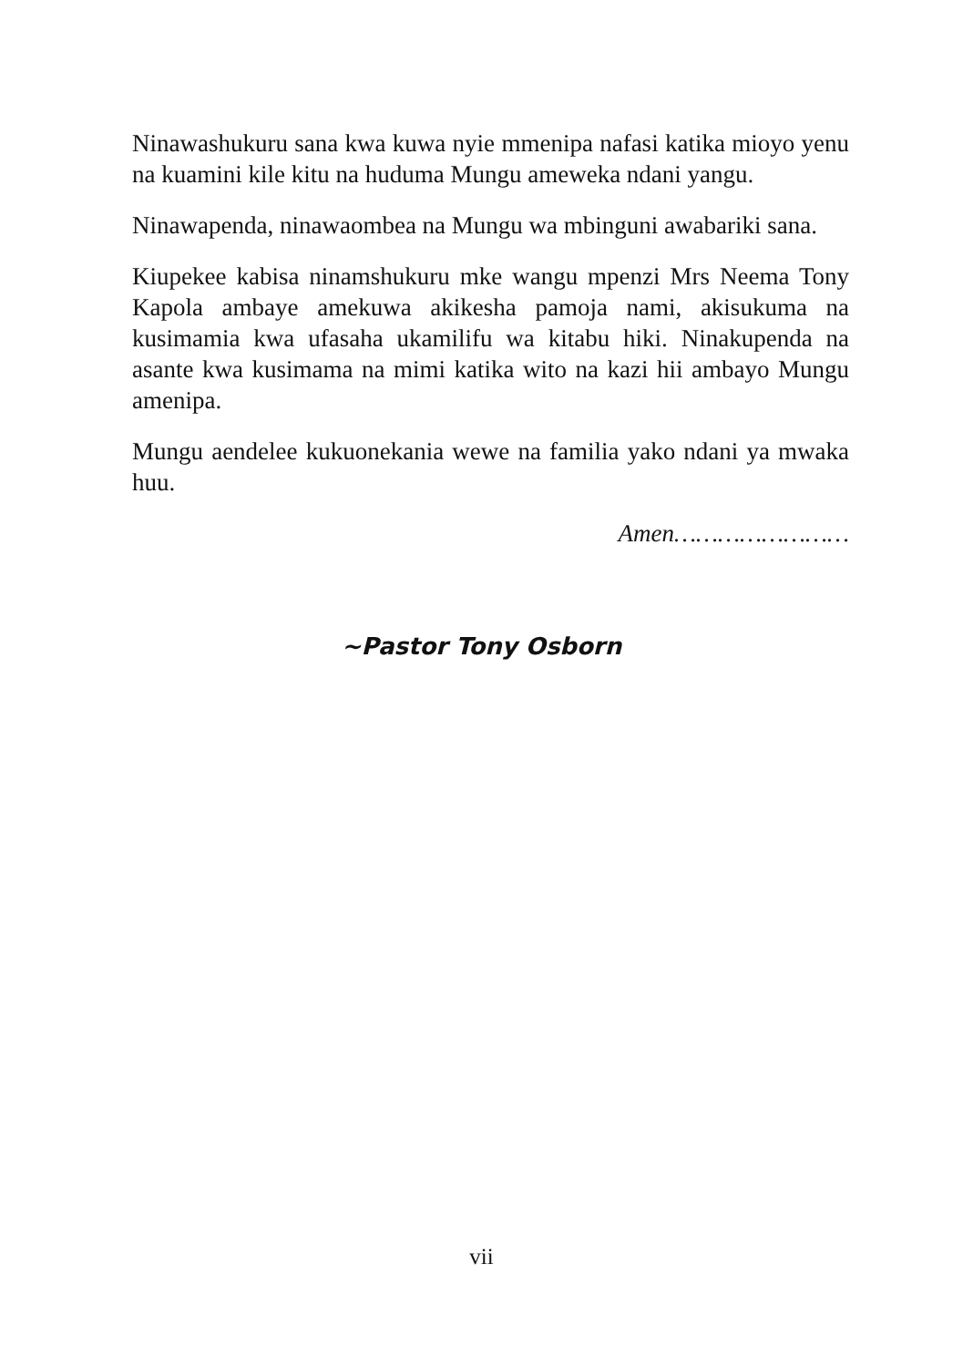Ninawashukuru sana kwa kuwa nyie mmenipa nafasi katika mioyo yenu na kuamini kile kitu na huduma Mungu ameweka ndani yangu.
Ninawapenda, ninawaombea na Mungu wa mbinguni awabariki sana.
Kiupekee kabisa ninamshukuru mke wangu mpenzi Mrs Neema Tony Kapola ambaye amekuwa akikesha pamoja nami, akisukuma na kusimamia kwa ufasaha ukamilifu wa kitabu hiki. Ninakupenda na asante kwa kusimama na mimi katika wito na kazi hii ambayo Mungu amenipa.
Mungu aendelee kukuonekania wewe na familia yako ndani ya mwaka huu.
Amen……………………
~Pastor Tony Osborn
vii